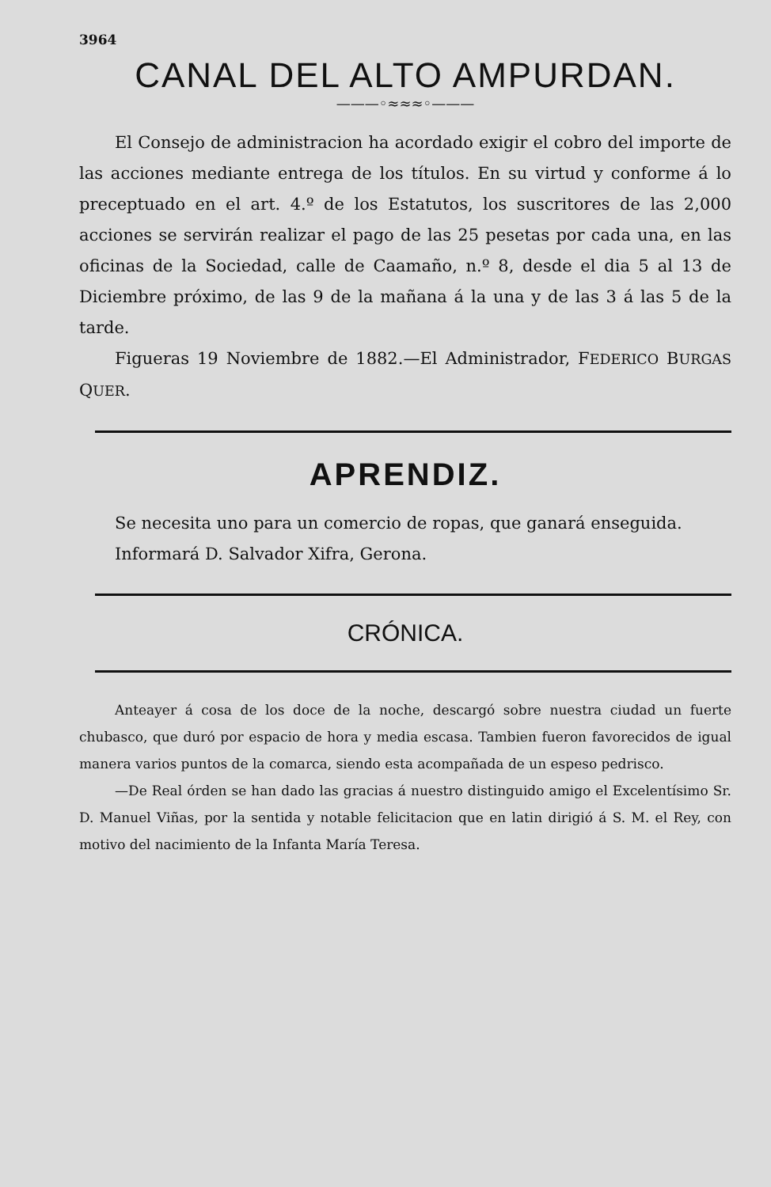3964
CANAL DEL ALTO AMPURDAN.
———◦≈≈≈◦———
El Consejo de administracion ha acordado exigir el cobro del importe de las acciones mediante entrega de los títulos. En su virtud y conforme á lo preceptuado en el art. 4.º de los Estatutos, los suscritores de las 2,000 acciones se servirán realizar el pago de las 25 pesetas por cada una, en las oficinas de la Sociedad, calle de Caamaño, n.º 8, desde el dia 5 al 13 de Diciembre próximo, de las 9 de la mañana á la una y de las 3 á las 5 de la tarde.
Figueras 19 Noviembre de 1882.—El Administrador, FEDERICO BURGAS QUER.
APRENDIZ.
Se necesita uno para un comercio de ropas, que ganará enseguida.
Informará D. Salvador Xifra, Gerona.
CRÓNICA.
Anteayer á cosa de los doce de la noche, descargó sobre nuestra ciudad un fuerte chubasco, que duró por espacio de hora y media escasa. Tambien fueron favorecidos de igual manera varios puntos de la comarca, siendo esta acompañada de un espeso pedrisco.
—De Real órden se han dado las gracias á nuestro distinguido amigo el Excelentísimo Sr. D. Manuel Viñas, por la sentida y notable felicitacion que en latin dirigió á S. M. el Rey, con motivo del nacimiento de la Infanta María Teresa.